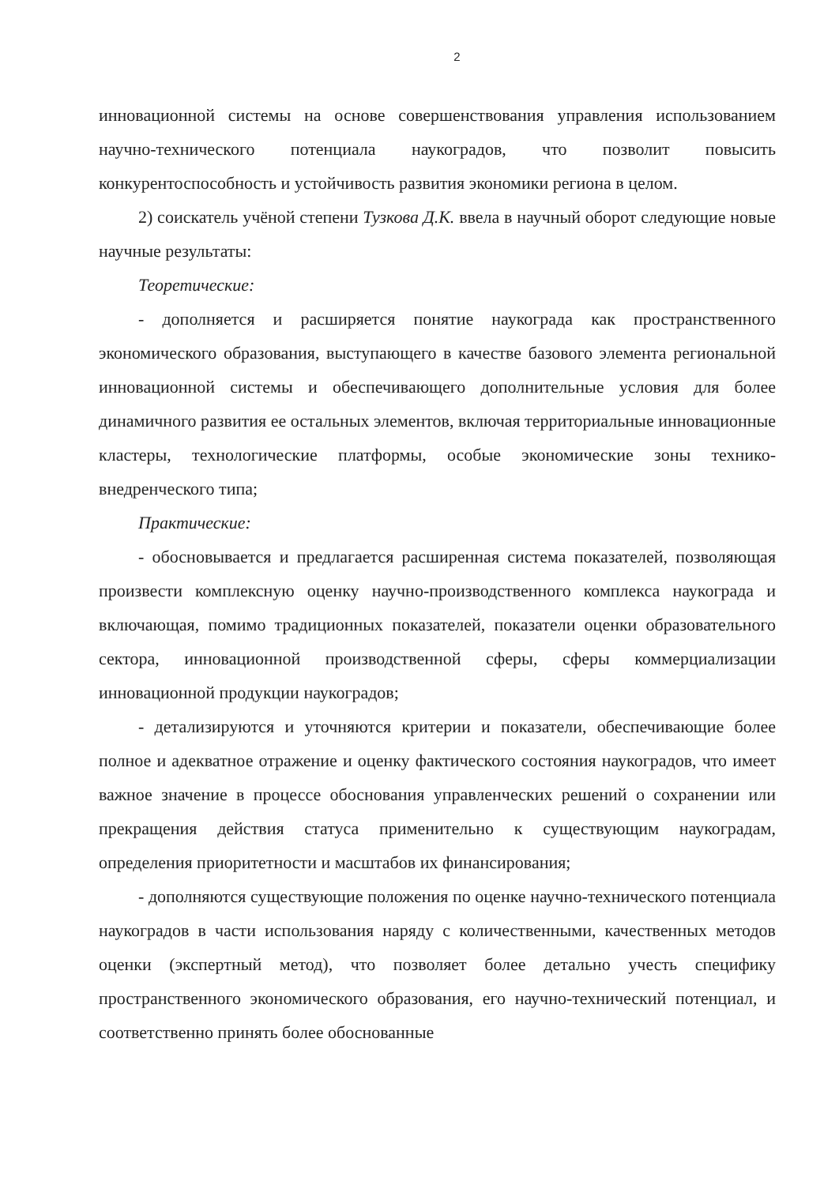2
инновационной системы на основе совершенствования управления использованием научно-технического потенциала наукоградов, что позволит повысить конкурентоспособность и устойчивость развития экономики региона в целом.
2) соискатель учёной степени Тузкова Д.К. ввела в научный оборот следующие новые научные результаты:
Теоретические:
- дополняется и расширяется понятие наукограда как пространственного экономического образования, выступающего в качестве базового элемента региональной инновационной системы и обеспечивающего дополнительные условия для более динамичного развития ее остальных элементов, включая территориальные инновационные кластеры, технологические платформы, особые экономические зоны технико-внедренческого типа;
Практические:
- обосновывается и предлагается расширенная система показателей, позволяющая произвести комплексную оценку научно-производственного комплекса наукограда и включающая, помимо традиционных показателей, показатели оценки образовательного сектора, инновационной производственной сферы, сферы коммерциализации инновационной продукции наукоградов;
- детализируются и уточняются критерии и показатели, обеспечивающие более полное и адекватное отражение и оценку фактического состояния наукоградов, что имеет важное значение в процессе обоснования управленческих решений о сохранении или прекращения действия статуса применительно к существующим наукоградам, определения приоритетности и масштабов их финансирования;
- дополняются существующие положения по оценке научно-технического потенциала наукоградов в части использования наряду с количественными, качественных методов оценки (экспертный метод), что позволяет более детально учесть специфику пространственного экономического образования, его научно-технический потенциал, и соответственно принять более обоснованные